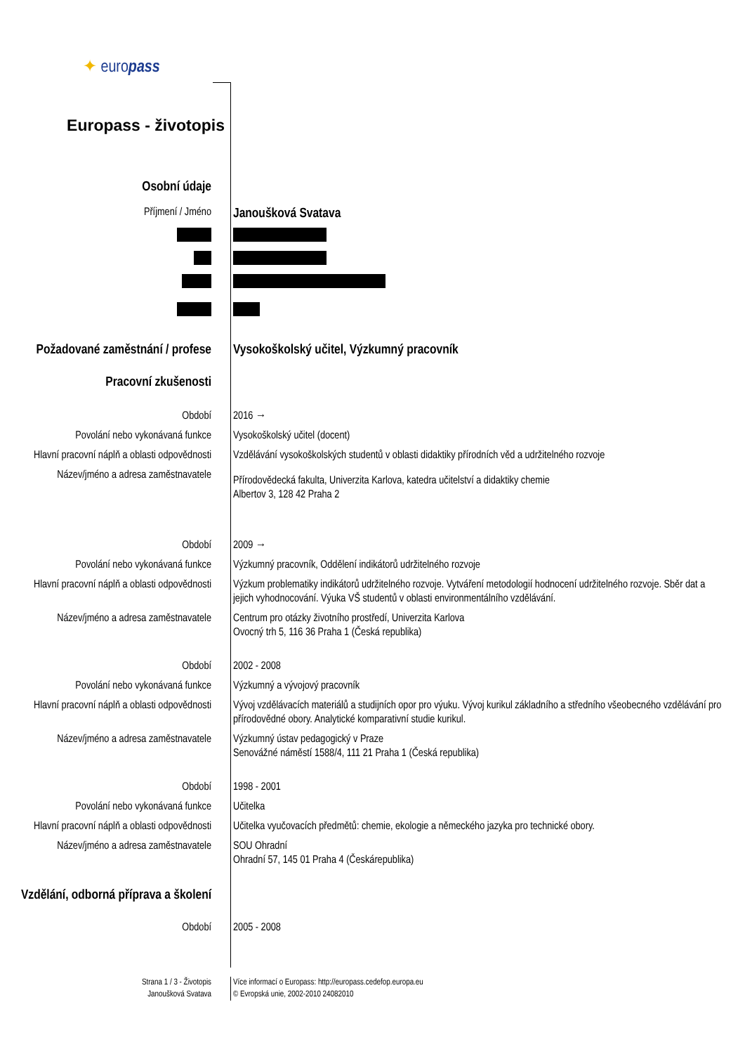✦ europass
Europass - životopis
Osobní údaje
Příjmení / Jméno
Janoušková Svatava
Požadované zaměstnání / profese
Vysokoškolský učitel, Výzkumný pracovník
Pracovní zkušenosti
Období 2016 →
Povolání nebo vykonávaná funkce Vysokoškolský učitel (docent)
Hlavní pracovní náplň a oblasti odpovědnosti
Vzdělávání vysokoškolských studentů v oblasti didaktiky přírodních věd a udržitelného rozvoje
Název/jméno a adresa zaměstnavatele
Přírodovědecká fakulta, Univerzita Karlova, katedra učitelství a didaktiky chemie
Albertov 3, 128 42 Praha 2
Období 2009 →
Povolání nebo vykonávaná funkce Výzkumný pracovník, Oddělení indikátorů udržitelného rozvoje
Hlavní pracovní náplň a oblasti odpovědnosti
Výzkum problematiky indikátorů udržitelného rozvoje. Vytváření metodologií hodnocení udržitelného rozvoje. Sběr dat a jejich vyhodnocování. Výuka VŠ studentů v oblasti environmentálního vzdělávání.
Název/jméno a adresa zaměstnavatele
Centrum pro otázky životního prostředí, Univerzita Karlova
Ovocný trh 5, 116 36 Praha 1 (Česká republika)
Období 2002 - 2008
Povolání nebo vykonávaná funkce Výzkumný a vývojový pracovník
Hlavní pracovní náplň a oblasti odpovědnosti
Vývoj vzdělávacích materiálů a studijních opor pro výuku. Vývoj kurikul základního a středního všeobecného vzdělávání pro přírodovědné obory. Analytické komparativní studie kurikul.
Název/jméno a adresa zaměstnavatele
Výzkumný ústav pedagogický v Praze
Senovážné náměstí 1588/4, 111 21 Praha 1 (Česká republika)
Období 1998 - 2001
Povolání nebo vykonávaná funkce Učitelka
Hlavní pracovní náplň a oblasti odpovědnosti
Učitelka vyučovacích předmětů: chemie, ekologie a německého jazyka pro technické obory.
Název/jméno a adresa zaměstnavatele
SOU Ohradní
Ohradní 57, 145 01 Praha 4 (Českárepublika)
Vzdělání, odborná příprava a školení
Období 2005 - 2008
Strana 1 / 3 - Životopis
Janoušková Svatava
Více informací o Europass: http://europass.cedefop.europa.eu
© Evropská unie, 2002-2010 24082010